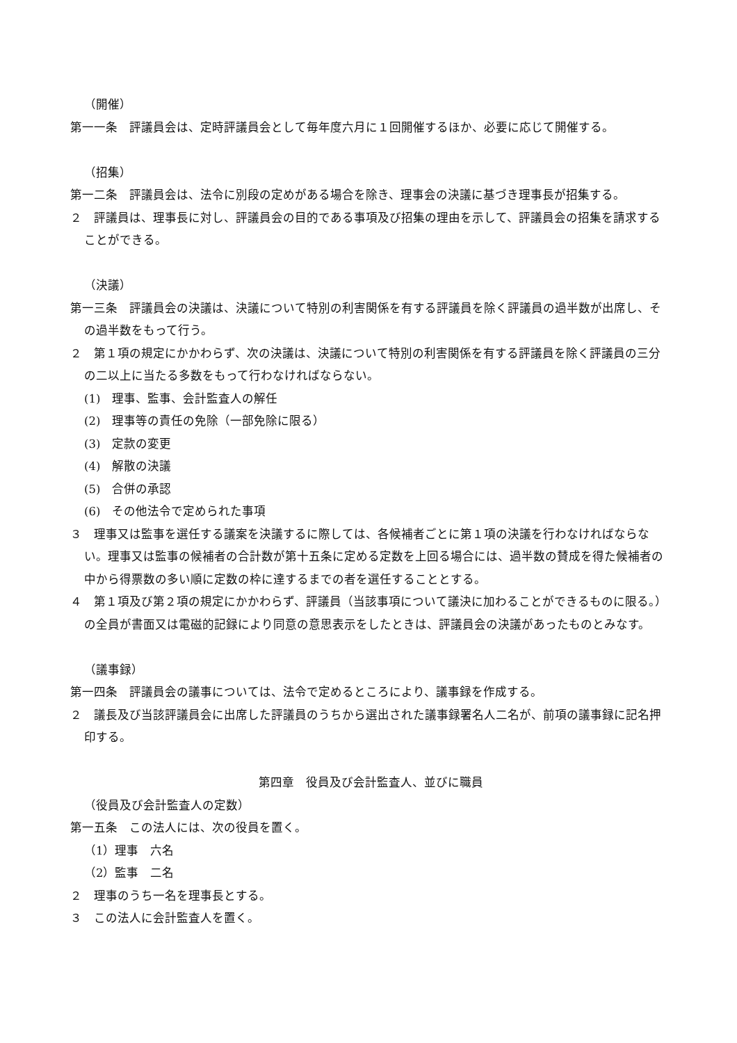（開催）
第一一条　評議員会は、定時評議員会として毎年度六月に１回開催するほか、必要に応じて開催する。
（招集）
第一二条　評議員会は、法令に別段の定めがある場合を除き、理事会の決議に基づき理事長が招集する。
２　評議員は、理事長に対し、評議員会の目的である事項及び招集の理由を示して、評議員会の招集を請求することができる。
（決議）
第一三条　評議員会の決議は、決議について特別の利害関係を有する評議員を除く評議員の過半数が出席し、その過半数をもって行う。
２　第１項の規定にかかわらず、次の決議は、決議について特別の利害関係を有する評議員を除く評議員の三分の二以上に当たる多数をもって行わなければならない。
(1)　理事、監事、会計監査人の解任
(2)　理事等の責任の免除（一部免除に限る）
(3)　定款の変更
(4)　解散の決議
(5)　合併の承認
(6)　その他法令で定められた事項
３　理事又は監事を選任する議案を決議するに際しては、各候補者ごとに第１項の決議を行わなければならない。理事又は監事の候補者の合計数が第十五条に定める定数を上回る場合には、過半数の賛成を得た候補者の中から得票数の多い順に定数の枠に達するまでの者を選任することとする。
４　第１項及び第２項の規定にかかわらず、評議員（当該事項について議決に加わることができるものに限る。）の全員が書面又は電磁的記録により同意の意思表示をしたときは、評議員会の決議があったものとみなす。
（議事録）
第一四条　評議員会の議事については、法令で定めるところにより、議事録を作成する。
２　議長及び当該評議員会に出席した評議員のうちから選出された議事録署名人二名が、前項の議事録に記名押印する。
第四章　役員及び会計監査人、並びに職員
（役員及び会計監査人の定数）
第一五条　この法人には、次の役員を置く。
（1）理事　六名
（2）監事　二名
２　理事のうち一名を理事長とする。
３　この法人に会計監査人を置く。